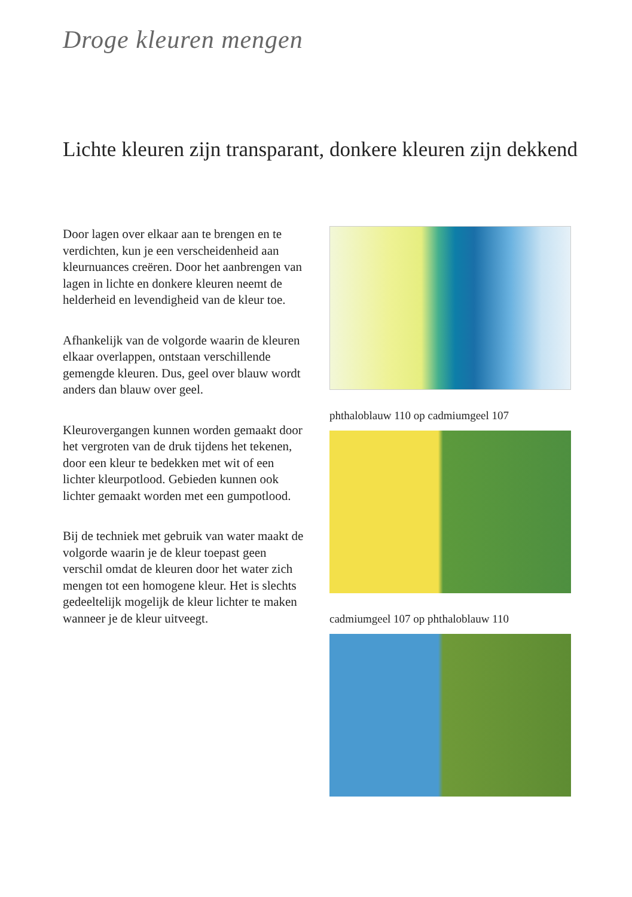Droge kleuren mengen
Lichte kleuren zijn transparant, donkere kleuren zijn dekkend
Door lagen over elkaar aan te brengen en te verdichten, kun je een verscheidenheid aan kleurnuances creëren. Door het aanbrengen van lagen in lichte en donkere kleuren neemt de helderheid en levendigheid van de kleur toe.
Afhankelijk van de volgorde waarin de kleuren elkaar overlappen, ontstaan verschillende gemengde kleuren. Dus, geel over blauw wordt anders dan blauw over geel.
Kleurovergangen kunnen worden gemaakt door het vergroten van de druk tijdens het tekenen, door een kleur te bedekken met wit of een lichter kleurpotlood. Gebieden kunnen ook lichter gemaakt worden met een gumpotlood.
Bij de techniek met gebruik van water maakt de volgorde waarin je de kleur toepast geen verschil omdat de kleuren door het water zich mengen tot een homogene kleur. Het is slechts gedeeltelijk mogelijk de kleur lichter te maken wanneer je de kleur uitveegt.
phthaloblauw 110 op cadmiumgeel 107
cadmiumgeel 107 op phthaloblauw 110